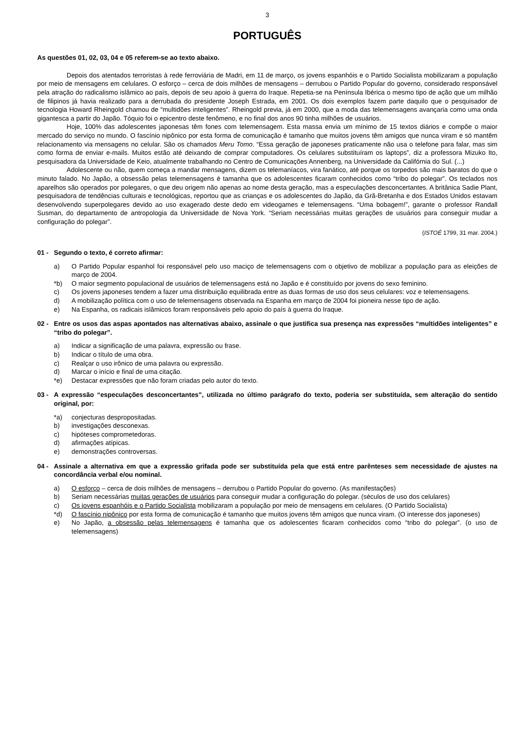3
PORTUGUÊS
As questões 01, 02, 03, 04 e 05 referem-se ao texto abaixo.
Depois dos atentados terroristas à rede ferroviária de Madri, em 11 de março, os jovens espanhóis e o Partido Socialista mobilizaram a população por meio de mensagens em celulares. O esforço – cerca de dois milhões de mensagens – derrubou o Partido Popular do governo, considerado responsável pela atração do radicalismo islâmico ao país, depois de seu apoio à guerra do Iraque. Repetia-se na Península Ibérica o mesmo tipo de ação que um milhão de filipinos já havia realizado para a derrubada do presidente Joseph Estrada, em 2001. Os dois exemplos fazem parte daquilo que o pesquisador de tecnologia Howard Rheingold chamou de “multidões inteligentes”. Rheingold previa, já em 2000, que a moda das telemensagens avançaria como uma onda gigantesca a partir do Japão. Tóquio foi o epicentro deste fenômeno, e no final dos anos 90 tinha milhões de usuários.
Hoje, 100% das adolescentes japonesas têm fones com telemensagem. Esta massa envia um mínimo de 15 textos diários e compõe o maior mercado do serviço no mundo. O fascínio nipônico por esta forma de comunicação é tamanho que muitos jovens têm amigos que nunca viram e só mantêm relacionamento via mensagens no celular. São os chamados Meru Tomo. “Essa geração de japoneses praticamente não usa o telefone para falar, mas sim como forma de enviar e-mails. Muitos estão até deixando de comprar computadores. Os celulares substituíram os laptops”, diz a professora Mizuko Ito, pesquisadora da Universidade de Keio, atualmente trabalhando no Centro de Comunicações Annenberg, na Universidade da Califórnia do Sul. (...)
Adolescente ou não, quem começa a mandar mensagens, dizem os telemaníacos, vira fanático, até porque os torpedos são mais baratos do que o minuto falado. No Japão, a obsessão pelas telemensagens é tamanha que os adolescentes ficaram conhecidos como “tribo do polegar”. Os teclados nos aparelhos são operados por polegares, o que deu origem não apenas ao nome desta geração, mas a especulações desconcertantes. A britânica Sadie Plant, pesquisadora de tendências culturais e tecnológicas, reportou que as crianças e os adolescentes do Japão, da Grã-Bretanha e dos Estados Unidos estavam desenvolvendo superpolegares devido ao uso exagerado deste dedo em videogames e telemensagens. “Uma bobagem!”, garante o professor Randall Susman, do departamento de antropologia da Universidade de Nova York. “Seriam necessárias muitas gerações de usuários para conseguir mudar a configuração do polegar”.
(ISTOÉ 1799, 31 mar. 2004.)
01 - Segundo o texto, é correto afirmar:
a) O Partido Popular espanhol foi responsável pelo uso maciço de telemensagens com o objetivo de mobilizar a população para as eleições de março de 2004.
*b) O maior segmento populacional de usuários de telemensagens está no Japão e é constituído por jovens do sexo feminino.
c) Os jovens japoneses tendem a fazer uma distribuição equilibrada entre as duas formas de uso dos seus celulares: voz e telemensagens.
d) A mobilização política com o uso de telemensagens observada na Espanha em março de 2004 foi pioneira nesse tipo de ação.
e) Na Espanha, os radicais islâmicos foram responsáveis pelo apoio do país à guerra do Iraque.
02 - Entre os usos das aspas apontados nas alternativas abaixo, assinale o que justifica sua presença nas expressões “multidões inteligentes” e “tribo do polegar”.
a) Indicar a significação de uma palavra, expressão ou frase.
b) Indicar o título de uma obra.
c) Realçar o uso irônico de uma palavra ou expressão.
d) Marcar o início e final de uma citação.
*e) Destacar expressões que não foram criadas pelo autor do texto.
03 - A expressão “especulações desconcertantes”, utilizada no último parágrafo do texto, poderia ser substituída, sem alteração do sentido original, por:
*a) conjecturas despropositadas.
b) investigações desconexas.
c) hipóteses comprometedoras.
d) afirmações atípicas.
e) demonstrações controversas.
04 - Assinale a alternativa em que a expressão grifada pode ser substituída pela que está entre parênteses sem necessidade de ajustes na concordância verbal e/ou nominal.
a) O esforço – cerca de dois milhões de mensagens – derrubou o Partido Popular do governo. (As manifestações)
b) Seriam necessárias muitas gerações de usuários para conseguir mudar a configuração do polegar. (séculos de uso dos celulares)
c) Os jovens espanhóis e o Partido Socialista mobilizaram a população por meio de mensagens em celulares. (O Partido Socialista)
*d) O fascínio nipônico por esta forma de comunicação é tamanho que muitos jovens têm amigos que nunca viram. (O interesse dos japoneses)
e) No Japão, a obsessão pelas telemensagens é tamanha que os adolescentes ficaram conhecidos como “tribo do polegar”. (o uso de telemensagens)